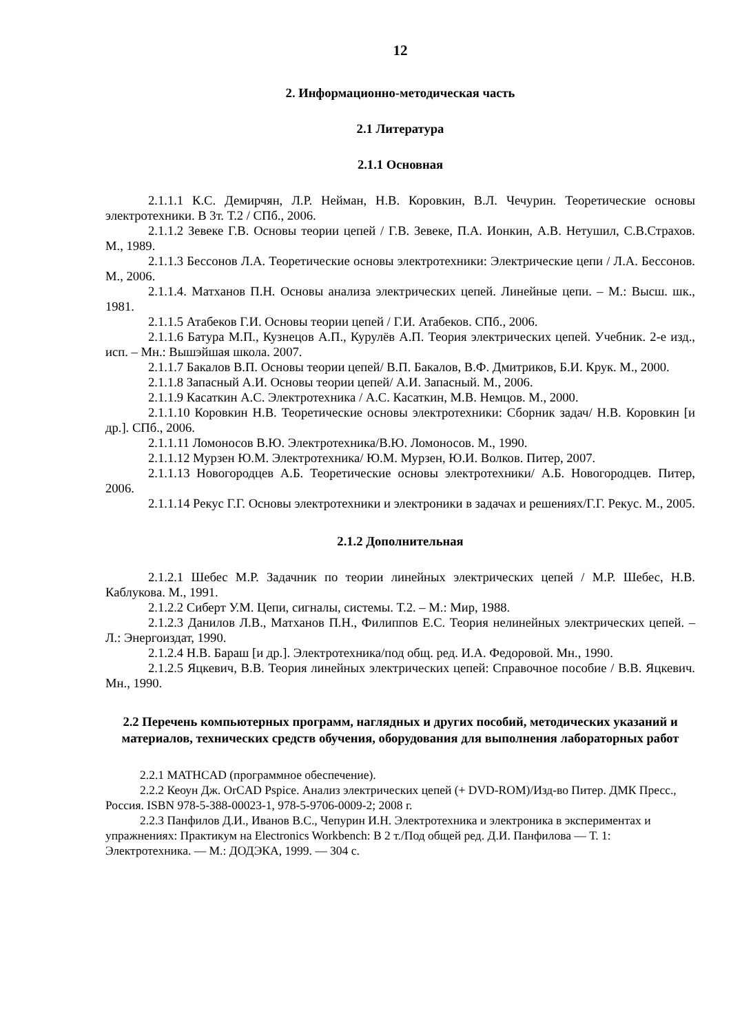12
2. Информационно-методическая часть
2.1 Литература
2.1.1 Основная
2.1.1.1 К.С. Демирчян, Л.Р. Нейман, Н.В. Коровкин, В.Л. Чечурин. Теоретические основы электротехники. В 3т. Т.2 / СПб., 2006.
2.1.1.2 Зевеке Г.В. Основы теории цепей / Г.В. Зевеке, П.А. Ионкин, А.В. Нетушил, С.В.Страхов. М., 1989.
2.1.1.3 Бессонов Л.А. Теоретические основы электротехники: Электрические цепи / Л.А. Бессонов. М., 2006.
2.1.1.4. Матханов П.Н. Основы анализа электрических цепей. Линейные цепи. – М.: Высш. шк., 1981.
2.1.1.5 Атабеков Г.И. Основы теории цепей / Г.И. Атабеков. СПб., 2006.
2.1.1.6 Батура М.П., Кузнецов А.П., Курулёв А.П. Теория электрических цепей. Учебник. 2-е изд., исп. – Мн.: Вышэйшая школа. 2007.
2.1.1.7 Бакалов В.П. Основы теории цепей/ В.П. Бакалов, В.Ф. Дмитриков, Б.И. Крук. М., 2000.
2.1.1.8 Запасный А.И. Основы теории цепей/ А.И. Запасный. М., 2006.
2.1.1.9 Касаткин А.С. Электротехника / А.С. Касаткин, М.В. Немцов. М., 2000.
2.1.1.10 Коровкин Н.В. Теоретические основы электротехники: Сборник задач/ Н.В. Коровкин [и др.]. СПб., 2006.
2.1.1.11 Ломоносов В.Ю. Электротехника/В.Ю. Ломоносов. М., 1990.
2.1.1.12 Мурзен Ю.М. Электротехника/ Ю.М. Мурзен, Ю.И. Волков. Питер, 2007.
2.1.1.13 Новогородцев А.Б. Теоретические основы электротехники/ А.Б. Новогородцев. Питер, 2006.
2.1.1.14 Рекус Г.Г. Основы электротехники и электроники в задачах и решениях/Г.Г. Рекус. М., 2005.
2.1.2 Дополнительная
2.1.2.1 Шебес М.Р. Задачник по теории линейных электрических цепей / М.Р. Шебес, Н.В. Каблукова. М., 1991.
2.1.2.2 Сиберт У.М. Цепи, сигналы, системы. Т.2. – М.: Мир, 1988.
2.1.2.3 Данилов Л.В., Матханов П.Н., Филиппов Е.С. Теория нелинейных электрических цепей. – Л.: Энергоиздат, 1990.
2.1.2.4 Н.В. Бараш [и др.]. Электротехника/под общ. ред. И.А. Федоровой. Мн., 1990.
2.1.2.5 Яцкевич, В.В. Теория линейных электрических цепей: Справочное пособие / В.В. Яцкевич. Мн., 1990.
2.2 Перечень компьютерных программ, наглядных и других пособий, методических указаний и материалов, технических средств обучения, оборудования для выполнения лабораторных работ
2.2.1 MATHCAD (программное обеспечение).
2.2.2 Кеоун Дж. OrCAD Pspice. Анализ электрических цепей (+ DVD-ROM)/Изд-во Питер. ДМК Пресс., Россия. ISBN 978-5-388-00023-1, 978-5-9706-0009-2; 2008 г.
2.2.3 Панфилов Д.И., Иванов В.С., Чепурин И.Н. Электротехника и электроника в экспериментах и упражнениях: Практикум на Electronics Workbench: В 2 т./Под общей ред. Д.И. Панфилова — Т. 1: Электротехника. — М.: ДОДЭКА, 1999. — 304 с.